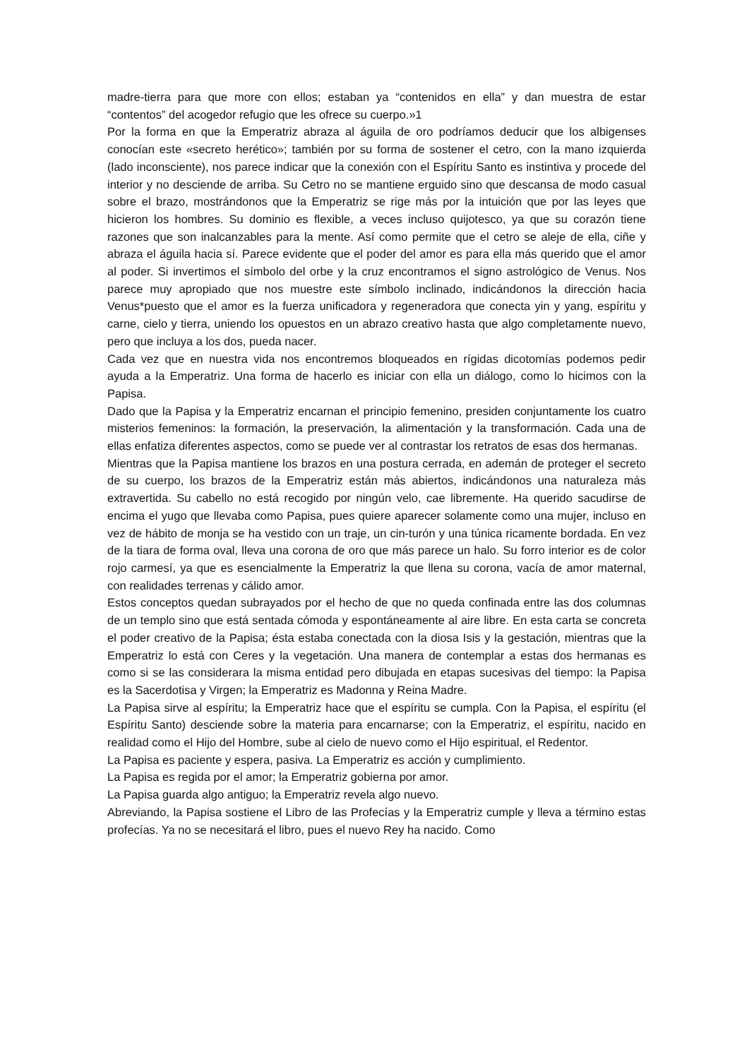madre-tierra para que more con ellos; estaban ya “contenidos en ella” y dan muestra de estar “contentos” del acogedor refugio que les ofrece su cuerpo.»1
Por la forma en que la Emperatriz abraza al águila de oro podríamos deducir que los albigenses conocían este «secreto herético»; también por su forma de sostener el cetro, con la mano izquierda (lado inconsciente), nos parece indicar que la conexión con el Espíritu Santo es instintiva y procede del interior y no desciende de arriba. Su Cetro no se mantiene erguido sino que descansa de modo casual sobre el brazo, mostrándonos que la Emperatriz se rige más por la intuición que por las leyes que hicieron los hombres. Su dominio es flexible, a veces incluso quijotesco, ya que su corazón tiene razones que son inalcanzables para la mente. Así como permite que el cetro se aleje de ella, ciñe y abraza el águila hacia sí. Parece evidente que el poder del amor es para ella más querido que el amor al poder. Si invertimos el símbolo del orbe y la cruz encontramos el signo astrológico de Venus. Nos parece muy apropiado que nos muestre este símbolo inclinado, indicándonos la dirección hacia Venus*puesto que el amor es la fuerza unificadora y regeneradora que conecta yin y yang, espíritu y carne, cielo y tierra, uniendo los opuestos en un abrazo creativo hasta que algo completamente nuevo, pero que incluya a los dos, pueda nacer.
Cada vez que en nuestra vida nos encontremos bloqueados en rígidas dicotomías podemos pedir ayuda a la Emperatriz. Una forma de hacerlo es iniciar con ella un diálogo, como lo hicimos con la Papisa.
Dado que la Papisa y la Emperatriz encarnan el principio femenino, presiden conjuntamente los cuatro misterios femeninos: la formación, la preservación, la alimentación y la transformación. Cada una de ellas enfatiza diferentes aspectos, como se puede ver al contrastar los retratos de esas dos hermanas.
Mientras que la Papisa mantiene los brazos en una postura cerrada, en ademán de proteger el secreto de su cuerpo, los brazos de la Emperatriz están más abiertos, indicándonos una naturaleza más extravertida. Su cabello no está recogido por ningún velo, cae libremente. Ha querido sacudirse de encima el yugo que llevaba como Papisa, pues quiere aparecer solamente como una mujer, incluso en vez de hábito de monja se ha vestido con un traje, un cin-turón y una túnica ricamente bordada. En vez de la tiara de forma oval, lleva una corona de oro que más parece un halo. Su forro interior es de color rojo carmesí, ya que es esencialmente la Emperatriz la que llena su corona, vacía de amor maternal, con realidades terrenas y cálido amor.
Estos conceptos quedan subrayados por el hecho de que no queda confinada entre las dos columnas de un templo sino que está sentada cómoda y espontáneamente al aire libre. En esta carta se concreta el poder creativo de la Papisa; ésta estaba conectada con la diosa Isis y la gestación, mientras que la Emperatriz lo está con Ceres y la vegetación. Una manera de contemplar a estas dos hermanas es como si se las considerara la misma entidad pero dibujada en etapas sucesivas del tiempo: la Papisa es la Sacerdotisa y Virgen; la Emperatriz es Madonna y Reina Madre.
La Papisa sirve al espíritu; la Emperatriz hace que el espíritu se cumpla. Con la Papisa, el espíritu (el Espíritu Santo) desciende sobre la materia para encarnarse; con la Emperatriz, el espíritu, nacido en realidad como el Hijo del Hombre, sube al cielo de nuevo como el Hijo espiritual, el Redentor.
La Papisa es paciente y espera, pasiva. La Emperatriz es acción y cumplimiento.
La Papisa es regida por el amor; la Emperatriz gobierna por amor.
La Papisa guarda algo antiguo; la Emperatriz revela algo nuevo.
Abreviando, la Papisa sostiene el Libro de las Profecías y la Emperatriz cumple y lleva a término estas profecías. Ya no se necesitará el libro, pues el nuevo Rey ha nacido. Como